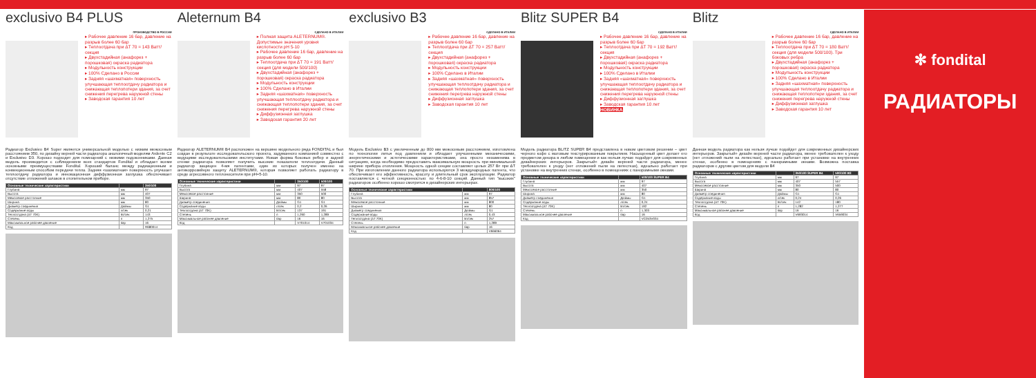exclusivo B4 PLUS
ПРОИЗВОДСТВО В РОССИИ
▸ Рабочее давление 16 бар, давление на разрыв более 60 бар
▸ Теплоотдача при ΔT 70 = 143 Ватт/секция
▸ Двухстадийная (анафорез + порошковая) окраска радиатора
▸ Модульность конструкции
▸ 100% Сделано в России
▸ Задняя «шахматная» поверхность улучшающая теплоотдачу радиатора и снижающая теплопотери здания, за счет снижения перегрева наружной стены
▸ Заводская гарантия 10 лет
Радиатор Exclusivo B4 Super является универсальной моделью с низким межосевым расстоянием 350, по дизайну верней части радиатора аналогичный моделям Ardente C2 и Exclusivo D3. Хорошо подходит для помещений с низкими подоконниками. Данная модель производится с соблюдением всех стандартов Fondital и обладает всеми основными преимуществами Fondital. Хороший баланс между радиационным и конвекционным способом передачи тепла. Задняя «шахматная» поверхность улучшает теплоотдачу радиатора и инновационная диффузионная заглушка обеспечивает отсутствие отложений шлаков в отопительном приборе.
| Основные технические характеристики | | 350/100 |
| --- | --- | --- |
| Глубина | мм | 97 |
| Высота | мм | 407 |
| Межосевое расстояние | мм | 350 |
| Ширина | мм | 80 |
| Диаметр соединения | Дюймы | G1 |
| Содержание воды | л/сек | 0,21 |
| Теплоотдача (ΔT 70K) | Вт/сек | 143 |
| Степень | n | 1,275 |
| Максимальное рабочее давление | бар | 16 |
| Код | | R680014 |
Aleternum B4
СДЕЛАНО В ИТАЛИИ
▸ Полная защита ALETERNUM®. Допустимые значения уровня кислотности pH 5-10
▸ Рабочее давление 16 бар, давление на разрыв более 60 бар
▸ Теплоотдача при ΔT 70 = 191 Ватт/секция (для модели 500/100)
▸ Двухстадийная (анафорез + порошковая) окраска радиатора
▸ Модульность конструкции
▸ 100% Сделано в Италии
▸ Задняя «шахматная» поверхность улучшающая теплоотдачу радиатора и снижающая теплопотери здания, за счет снижения перегрева наружной стены
▸ Диффузионная заглушка
▸ Заводская гарантия 20 лет
Радиатор ALETERNUM® B4 расположен на вершине модельного ряда FONDITAL и был создан в результате исследовательского проекта, задуманного компанией совместно с ведущими исследовательскими институтами. Новая форма боковых ребер и задней стенки радиатора позволяет получить высокие показатели теплоотдачи. Данный радиатор защищен 4-мя патентами, один из которых получен именно на антикоррозийную защиту ALETERNUM®, которая позволяет работать радиатору в среде агрессивного теплоносителя при pH=5-10.
| Основные технические характеристики | | 350/100 | 500/100 |
| --- | --- | --- | --- |
| Глубина | мм | 97 | 97 |
| Высота | мм | 407 | 558 |
| Межосевое расстояние | мм | 350 | 500 |
| Ширина | мм | 80 | 80 |
| Диаметр соединения | Дюймы | G1 | G1 |
| Содержание воды | л/сек | 0,2 | 0,26 |
| Теплоотдача (ΔT 70K) | Вт/сек | 137 | 191 |
| Степень | n | 1,260 | 1,289 |
| Максимальное рабочее давление | бар | 16 | 16 |
| Код | | V701014 | V701034 |
exclusivo B3
СДЕЛАНО В ИТАЛИИ
▸ Рабочее давление 16 бар, давление на разрыв более 60 бар
▸ Теплоотдача при ΔT 70 = 257 Ватт/секция
▸ Двухстадийная (анафорез + порошковая) окраска радиатора
▸ Модульность конструкции
▸ 100% Сделано в Италии
▸ Задняя «шахматная» поверхность улучшающая теплоотдачу радиатора и снижающая теплопотери здания, за счет снижения перегрева наружной стены
▸ Диффузионная заглушка
▸ Заводская гарантия 10 лет
Модель Exclusivo B3 с увеличенным до 800 мм межосевым расстоянием, изготовлена по технологии литья под давлением и обладает улучшенными механическими, энергетическими и эстетическими характеристиками, она просто незаменима в ситуациях, когда необходимо предоставить максимальную мощность при минимальной ширине прибора отопления. Мощность одной секции составляет целых 257 Вт при ΔT 70. При изготовлении данного радиатора используются 3 международных патента, что обеспечивает его эффективность, красоту и длительный срок эксплуатации. Радиатор поставляется с четной секционностью: по 4-6-8-10 секций. Данный тип "высоких" радиаторов особенно хорошо смотрится в дизайнерских интерьерах.
| Основные технические характеристики | | 800/100 |
| --- | --- | --- |
| Глубина | мм | 97 |
| Высота | мм | 857 |
| Межосевое расстояние | мм | 800 |
| Ширина | мм | 80 |
| Диаметр соединения | Дюймы | G1 |
| Содержание воды | л/сек | 0,43 |
| Теплоотдача (ΔT 70K) | Вт/сек | 257 |
| Степень | n | 1,289 |
| Максимальное рабочее давление | бар | 16 |
| Код | | V666064 |
Blitz SUPER B4
СДЕЛАНО В ИТАЛИИ
▸ Рабочее давление 16 бар, давление на разрыв более 60 бар
▸ Теплоотдача при ΔT 70 = 192 Ватт/секция
▸ Двухстадийная (анафорез + порошковая) окраска радиатора
▸ Модульность конструкции
▸ 100% Сделано в Италии
▸ Задняя «шахматная» поверхность улучшающая теплоотдачу радиатора и снижающая теплопотери здания, за счет снижения перегрева наружной стены
▸ Диффузионная заглушка
▸ Заводская гарантия 10 лет
НОВИНКА
Модель радиатора BLITZ SUPER B4 представлена в новом цветовом решении – цвет черного кофе с матовым текстурированным покрытием. Насыщенный цвет делает его предметом декора в любом помещении и как нельзя лучше подойдет для современных дизайнерских интерьеров. Закрытый» дизайн верхней части радиатора, менее требователен к уходу (нет отложений пыли на лепестках), идеально работает при установке на внутренних стенах, особенно в помещениях с панорамными окнами.
| Основные технические характеристики | | 500/100 SUPER B4 |
| --- | --- | --- |
| Глубина | мм | 97 |
| Высота | мм | 407 |
| Межосевое расстояние | мм | 350 |
| Ширина | мм | 80 |
| Диаметр соединения | Дюймы | G1 |
| Содержание воды | л/сек | 0,24 |
| Теплоотдача (ΔT 70K) | Вт/сек | 192 |
| Степень | n | 1,303 |
| Максимальное рабочее давление | бар | 16 |
| Код | | VC053V034 |
Blitz
СДЕЛАНО В ИТАЛИИ
▸ Рабочее давление 16 бар, давление на разрыв более 60 бар
▸ Теплоотдача при ΔT 70 = 180 Ватт/секция (для модели 500/100). Три боковых ребра
▸ Двухстадийная (анафорез + порошковая) окраска радиатора
▸ Модульность конструкции
▸ 100% Сделано в Италии
▸ Задняя «шахматная» поверхность улучшающая теплоотдачу радиатора и снижающая теплопотери здания, за счет снижения перегрева наружной стены
▸ Диффузионная заглушка
▸ Заводская гарантия 10 лет
Данная модель радиатора как нельзя лучше подойдет для современных дизайнерских интерьеров. Закрытый» дизайн верхней части радиатора, менее требователен к уходу (нет отложений пыли на лепестках), идеально работает при установке на внутренних стенах, особенно в помещениях с панорамными окнами. Возможна поставка радиаторов с другим цветом для модели B4
| Основные технические характеристики | | 350/100 SUPER B4 | 500/100 B3 |
| --- | --- | --- | --- |
| Глубина | мм | 97 | 97 |
| Высота | мм | 407 | 557 |
| Межосевое расстояние | мм | 350 | 500 |
| Ширина | мм | 80 | 80 |
| Диаметр соединения | Дюймы | G1 | G1 |
| Содержание воды | л/сек | 0,24 | 0,26 |
| Теплоотдача (ΔT 70K) | Вт/сек | 142 | 180 |
| Степень | n | 1,282 | 1,277 |
| Максимальное рабочее давление | бар | 16 | 16 |
| Код | | V693014 | V659034 |
✻ fondital
РАДИАТОРЫ